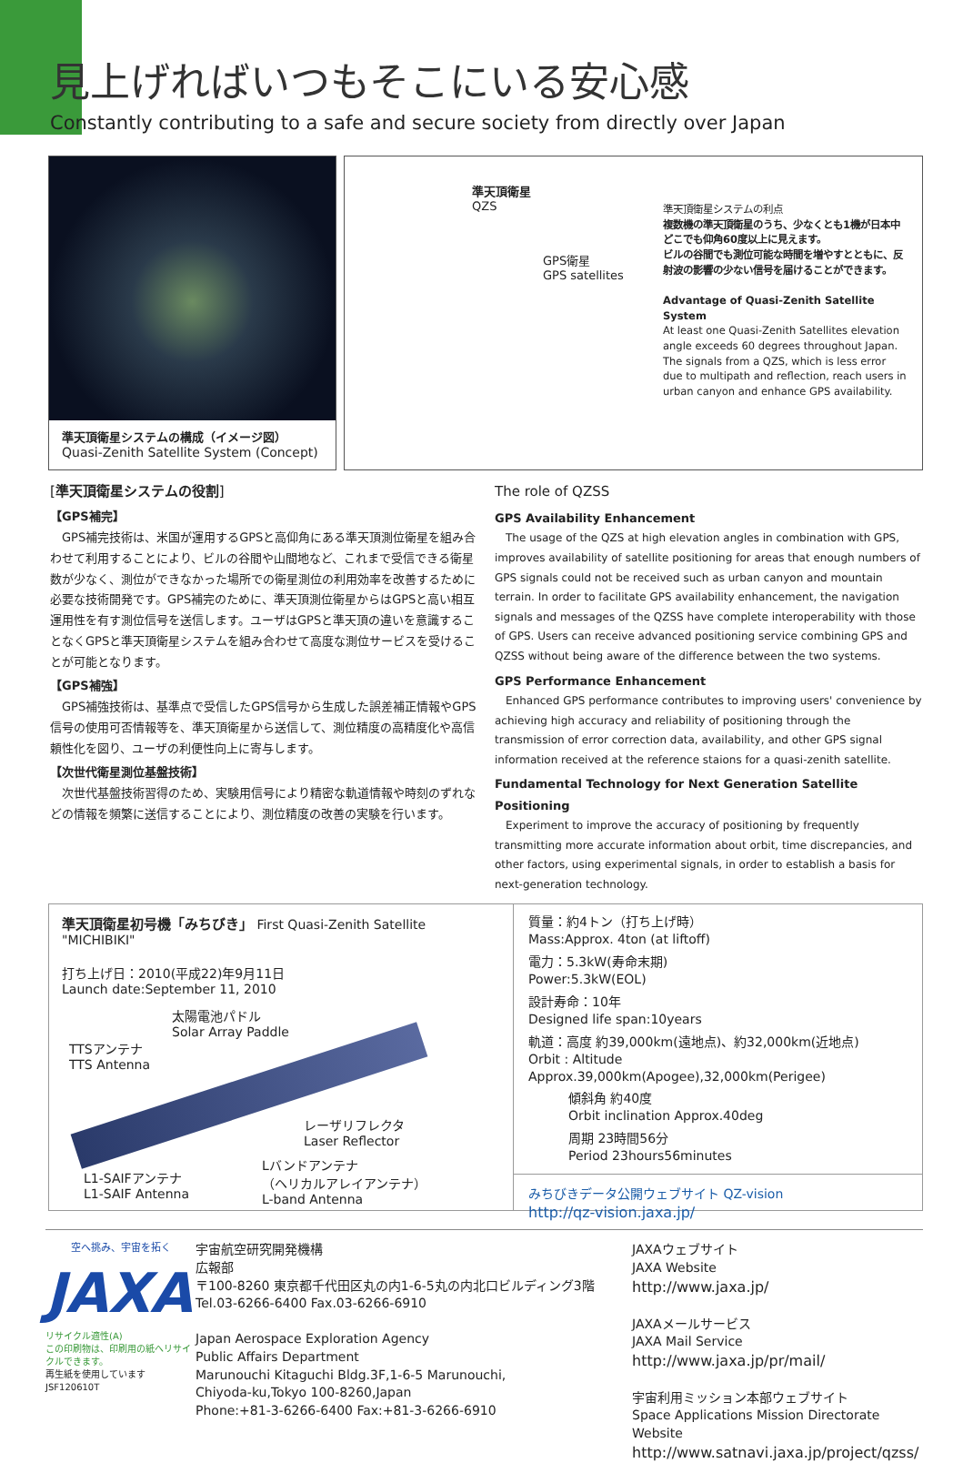見上げればいつもそこにいる安心感
Constantly contributing to a safe and secure society from directly over Japan
準天頂衛星システムの構成（イメージ図）
Quasi-Zenith Satellite System (Concept)
準天頂衛星
QZS
GPS衛星
GPS satellites
準天頂衛星システムの利点
複数機の準天頂衛星のうち、少なくとも1機が日本中どこでも仰角60度以上に見えます。
ビルの谷間でも測位可能な時間を増やすとともに、反射波の影響の少ない信号を届けることができます。
Advantage of Quasi-Zenith Satellite System
At least one Quasi-Zenith Satellites elevation angle exceeds 60 degrees throughout Japan.
The signals from a QZS, which is less error due to multipath and reflection, reach users in urban canyon and enhance GPS availability.
[準天頂衛星システムの役割]
【GPS補完】
　GPS補完技術は、米国が運用するGPSと高仰角にある準天頂測位衛星を組み合わせて利用することにより、ビルの谷間や山間地など、これまで受信できる衛星数が少なく、測位ができなかった場所での衛星測位の利用効率を改善するために必要な技術開発です。GPS補完のために、準天頂測位衛星からはGPSと高い相互運用性を有す測位信号を送信します。ユーザはGPSと準天頂の違いを意識することなくGPSと準天頂衛星システムを組み合わせて高度な測位サービスを受けることが可能となります。
【GPS補強】
　GPS補強技術は、基準点で受信したGPS信号から生成した誤差補正情報やGPS信号の使用可否情報等を、準天頂衛星から送信して、測位精度の高精度化や高信頼性化を図り、ユーザの利便性向上に寄与します。
【次世代衛星測位基盤技術】
　次世代基盤技術習得のため、実験用信号により精密な軌道情報や時刻のずれなどの情報を頻繁に送信することにより、測位精度の改善の実験を行います。
The role of QZSS
GPS Availability Enhancement
　The usage of the QZS at high elevation angles in combination with GPS, improves availability of satellite positioning for areas that enough numbers of GPS signals could not be received such as urban canyon and mountain terrain. In order to facilitate GPS availability enhancement, the navigation signals and messages of the QZSS have complete interoperability with those of GPS. Users can receive advanced positioning service combining GPS and QZSS without being aware of the difference between the two systems.
GPS Performance Enhancement
　Enhanced GPS performance contributes to improving users' convenience by achieving high accuracy and reliability of positioning through the transmission of error correction data, availability, and other GPS signal information received at the reference staions for a quasi-zenith satellite.
Fundamental Technology for Next Generation Satellite Positioning
　Experiment to improve the accuracy of positioning by frequently transmitting more accurate information about orbit, time discrepancies, and other factors, using experimental signals, in order to establish a basis for next-generation technology.
準天頂衛星初号機「みちびき」 First Quasi-Zenith Satellite "MICHIBIKI"
打ち上げ日：2010(平成22)年9月11日
Launch date:September 11, 2010
太陽電池パドル
Solar Array Paddle
TTSアンテナ
TTS Antenna
レーザリフレクタ
Laser Reflector
Lバンドアンテナ
（ヘリカルアレイアンテナ）
L-band Antenna
L1-SAIFアンテナ
L1-SAIF Antenna
質量：約4トン（打ち上げ時）
Mass:Approx. 4ton (at liftoff)
電力：5.3kW(寿命末期)
Power:5.3kW(EOL)
設計寿命：10年
Designed life span:10years
軌道：高度 約39,000km(遠地点)、約32,000km(近地点)
Orbit : Altitude Approx.39,000km(Apogee),32,000km(Perigee)
傾斜角 約40度
Orbit inclination Approx.40deg
周期 23時間56分
Period 23hours56minutes
みちびきデータ公開ウェブサイト QZ-vision
http://qz-vision.jaxa.jp/
空へ挑み、宇宙を拓く
JAXA
リサイクル適性(A)
この印刷物は、印刷用の紙へリサイクルできます。
再生紙を使用しています
JSF120610T
宇宙航空研究開発機構
広報部
〒100-8260 東京都千代田区丸の内1-6-5丸の内北口ビルディング3階
Tel.03-6266-6400 Fax.03-6266-6910
Japan Aerospace Exploration Agency
Public Affairs Department
Marunouchi Kitaguchi Bldg.3F,1-6-5 Marunouchi,
Chiyoda-ku,Tokyo 100-8260,Japan
Phone:+81-3-6266-6400 Fax:+81-3-6266-6910
JAXAウェブサイト
JAXA Website
http://www.jaxa.jp/
JAXAメールサービス
JAXA Mail Service
http://www.jaxa.jp/pr/mail/
宇宙利用ミッション本部ウェブサイト
Space Applications Mission Directorate Website
http://www.satnavi.jaxa.jp/project/qzss/